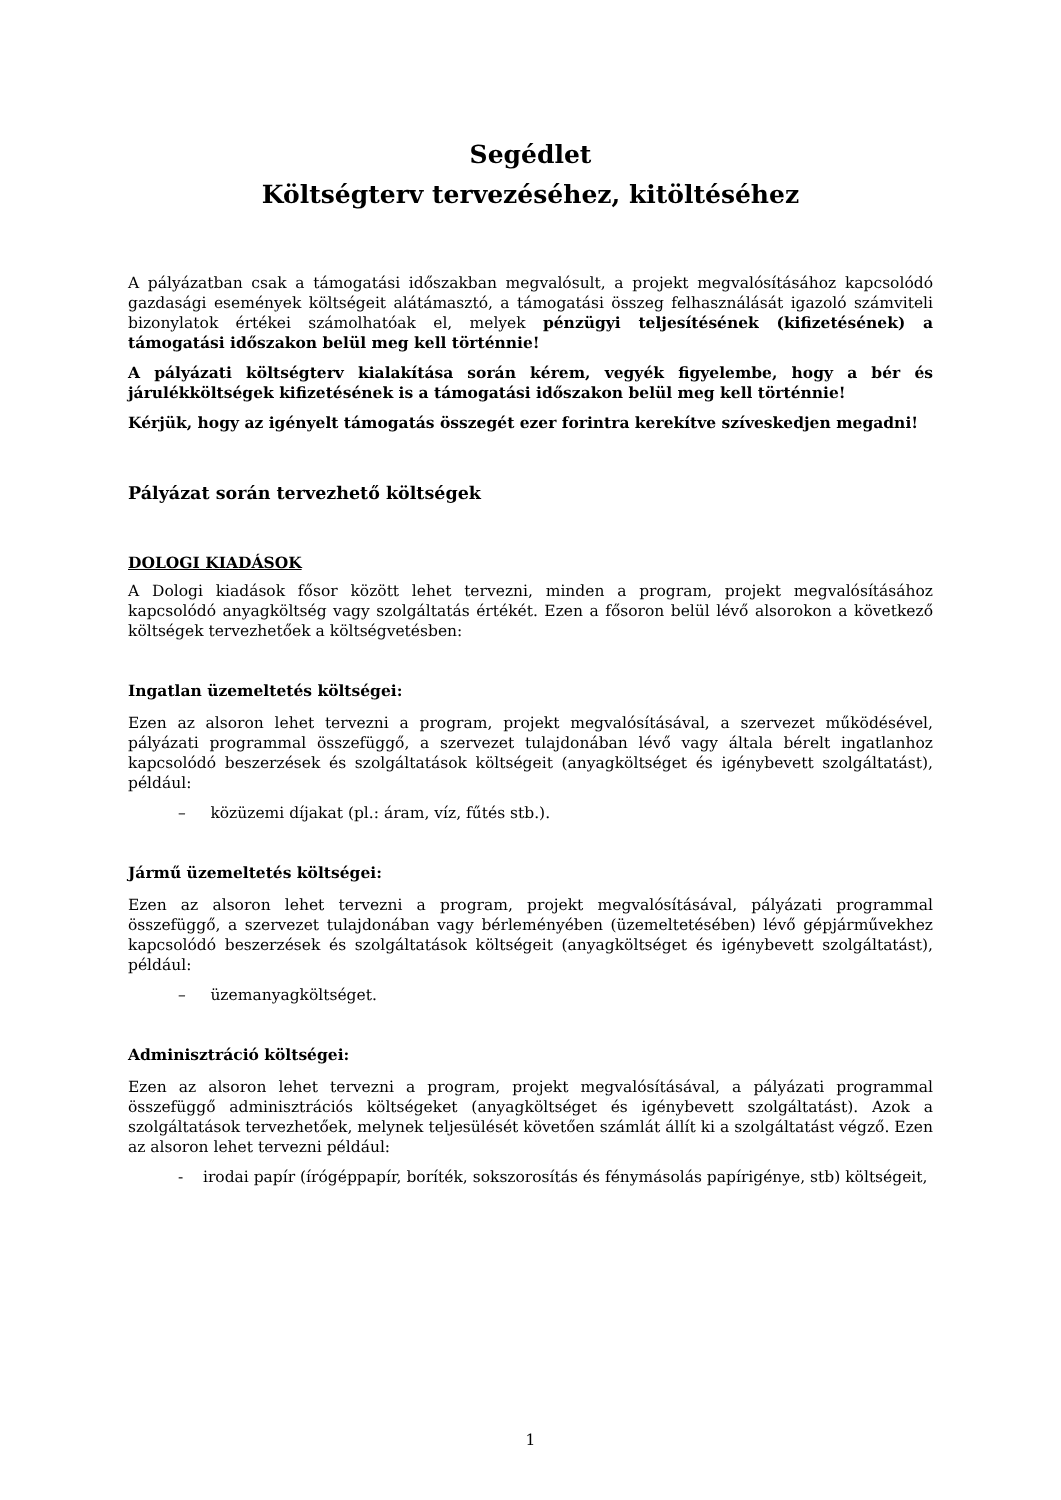Segédlet
Költségterv tervezéséhez, kitöltéséhez
A pályázatban csak a támogatási időszakban megvalósult, a projekt megvalósításához kapcsolódó gazdasági események költségeit alátámasztó, a támogatási összeg felhasználását igazoló számviteli bizonylatok értékei számolhatóak el, melyek pénzügyi teljesítésének (kifizetésének) a támogatási időszakon belül meg kell történnie!
A pályázati költségterv kialakítása során kérem, vegyék figyelembe, hogy a bér és járulékköltségek kifizetésének is a támogatási időszakon belül meg kell történnie!
Kérjük, hogy az igényelt támogatás összegét ezer forintra kerekítve szíveskedjen megadni!
Pályázat során tervezhető költségek
DOLOGI KIADÁSOK
A Dologi kiadások fősor között lehet tervezni, minden a program, projekt megvalósításához kapcsolódó anyagköltség vagy szolgáltatás értékét. Ezen a fősoron belül lévő alsorokon a következő költségek tervezhetőek a költségvetésben:
Ingatlan üzemeltetés költségei:
Ezen az alsoron lehet tervezni a program, projekt megvalósításával, a szervezet működésével, pályázati programmal összefüggő, a szervezet tulajdonában lévő vagy általa bérelt ingatlanhoz kapcsolódó beszerzések és szolgáltatások költségeit (anyagköltséget és igénybevett szolgáltatást), például:
– közüzemi díjakat (pl.: áram, víz, fűtés stb.).
Jármű üzemeltetés költségei:
Ezen az alsoron lehet tervezni a program, projekt megvalósításával, pályázati programmal összefüggő, a szervezet tulajdonában vagy bérleményében (üzemeltetésében) lévő gépjárművekhez kapcsolódó beszerzések és szolgáltatások költségeit (anyagköltséget és igénybevett szolgáltatást), például:
– üzemanyagköltséget.
Adminisztráció költségei:
Ezen az alsoron lehet tervezni a program, projekt megvalósításával, a pályázati programmal összefüggő adminisztrációs költségeket (anyagköltséget és igénybevett szolgáltatást). Azok a szolgáltatások tervezhetőek, melynek teljesülését követően számlát állít ki a szolgáltatást végző. Ezen az alsoron lehet tervezni például:
- irodai papír (írógéppapír, boríték, sokszorosítás és fénymásolás papírigénye, stb) költségeit,
1